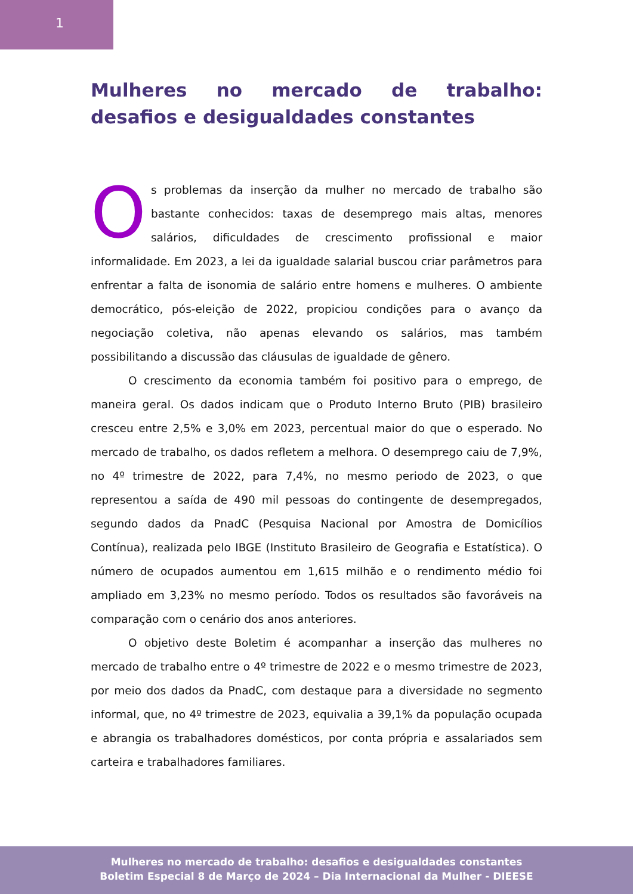1
Mulheres no mercado de trabalho: desafios e desigualdades constantes
Os problemas da inserção da mulher no mercado de trabalho são bastante conhecidos: taxas de desemprego mais altas, menores salários, dificuldades de crescimento profissional e maior informalidade. Em 2023, a lei da igualdade salarial buscou criar parâmetros para enfrentar a falta de isonomia de salário entre homens e mulheres. O ambiente democrático, pós-eleição de 2022, propiciou condições para o avanço da negociação coletiva, não apenas elevando os salários, mas também possibilitando a discussão das cláusulas de igualdade de gênero.
O crescimento da economia também foi positivo para o emprego, de maneira geral. Os dados indicam que o Produto Interno Bruto (PIB) brasileiro cresceu entre 2,5% e 3,0% em 2023, percentual maior do que o esperado. No mercado de trabalho, os dados refletem a melhora. O desemprego caiu de 7,9%, no 4º trimestre de 2022, para 7,4%, no mesmo periodo de 2023, o que representou a saída de 490 mil pessoas do contingente de desempregados, segundo dados da PnadC (Pesquisa Nacional por Amostra de Domicílios Contínua), realizada pelo IBGE (Instituto Brasileiro de Geografia e Estatística). O número de ocupados aumentou em 1,615 milhão e o rendimento médio foi ampliado em 3,23% no mesmo período. Todos os resultados são favoráveis na comparação com o cenário dos anos anteriores.
O objetivo deste Boletim é acompanhar a inserção das mulheres no mercado de trabalho entre o 4º trimestre de 2022 e o mesmo trimestre de 2023, por meio dos dados da PnadC, com destaque para a diversidade no segmento informal, que, no 4º trimestre de 2023, equivalia a 39,1% da população ocupada e abrangia os trabalhadores domésticos, por conta própria e assalariados sem carteira e trabalhadores familiares.
Mulheres no mercado de trabalho: desafios e desigualdades constantes
Boletim Especial 8 de Março de 2024 – Dia Internacional da Mulher - DIEESE